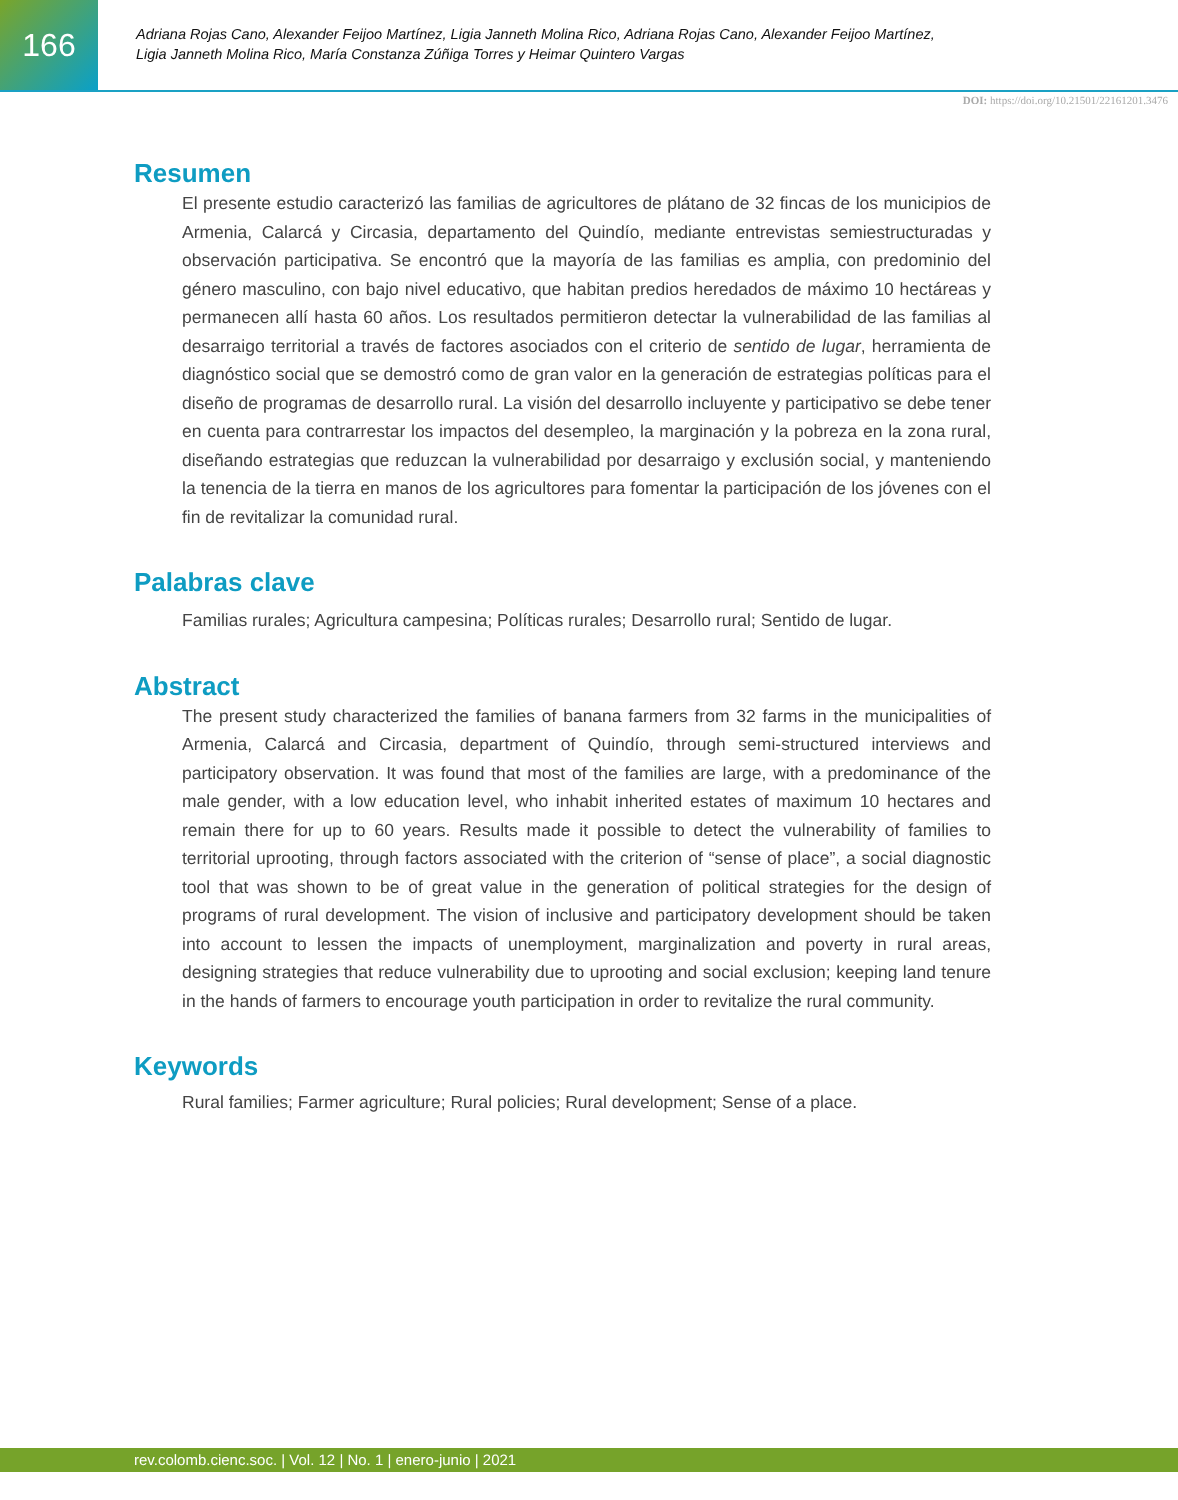166
Adriana Rojas Cano, Alexander Feijoo Martínez, Ligia Janneth Molina Rico, Adriana Rojas Cano, Alexander Feijoo Martínez,
Ligia Janneth Molina Rico, María Constanza Zúñiga Torres y Heimar Quintero Vargas
DOI: https://doi.org/10.21501/22161201.3476
Resumen
El presente estudio caracterizó las familias de agricultores de plátano de 32 fincas de los municipios de Armenia, Calarcá y Circasia, departamento del Quindío, mediante entrevistas semiestructuradas y observación participativa. Se encontró que la mayoría de las familias es amplia, con predominio del género masculino, con bajo nivel educativo, que habitan predios heredados de máximo 10 hectáreas y permanecen allí hasta 60 años. Los resultados permitieron detectar la vulnerabilidad de las familias al desarraigo territorial a través de factores asociados con el criterio de sentido de lugar, herramienta de diagnóstico social que se demostró como de gran valor en la generación de estrategias políticas para el diseño de programas de desarrollo rural. La visión del desarrollo incluyente y participativo se debe tener en cuenta para contrarrestar los impactos del desempleo, la marginación y la pobreza en la zona rural, diseñando estrategias que reduzcan la vulnerabilidad por desarraigo y exclusión social, y manteniendo la tenencia de la tierra en manos de los agricultores para fomentar la participación de los jóvenes con el fin de revitalizar la comunidad rural.
Palabras clave
Familias rurales; Agricultura campesina; Políticas rurales; Desarrollo rural; Sentido de lugar.
Abstract
The present study characterized the families of banana farmers from 32 farms in the municipalities of Armenia, Calarcá and Circasia, department of Quindío, through semi-structured interviews and participatory observation. It was found that most of the families are large, with a predominance of the male gender, with a low education level, who inhabit inherited estates of maximum 10 hectares and remain there for up to 60 years. Results made it possible to detect the vulnerability of families to territorial uprooting, through factors associated with the criterion of “sense of place”, a social diagnostic tool that was shown to be of great value in the generation of political strategies for the design of programs of rural development. The vision of inclusive and participatory development should be taken into account to lessen the impacts of unemployment, marginalization and poverty in rural areas, designing strategies that reduce vulnerability due to uprooting and social exclusion; keeping land tenure in the hands of farmers to encourage youth participation in order to revitalize the rural community.
Keywords
Rural families; Farmer agriculture; Rural policies; Rural development; Sense of a place.
rev.colomb.cienc.soc. | Vol. 12 | No. 1 | enero-junio | 2021